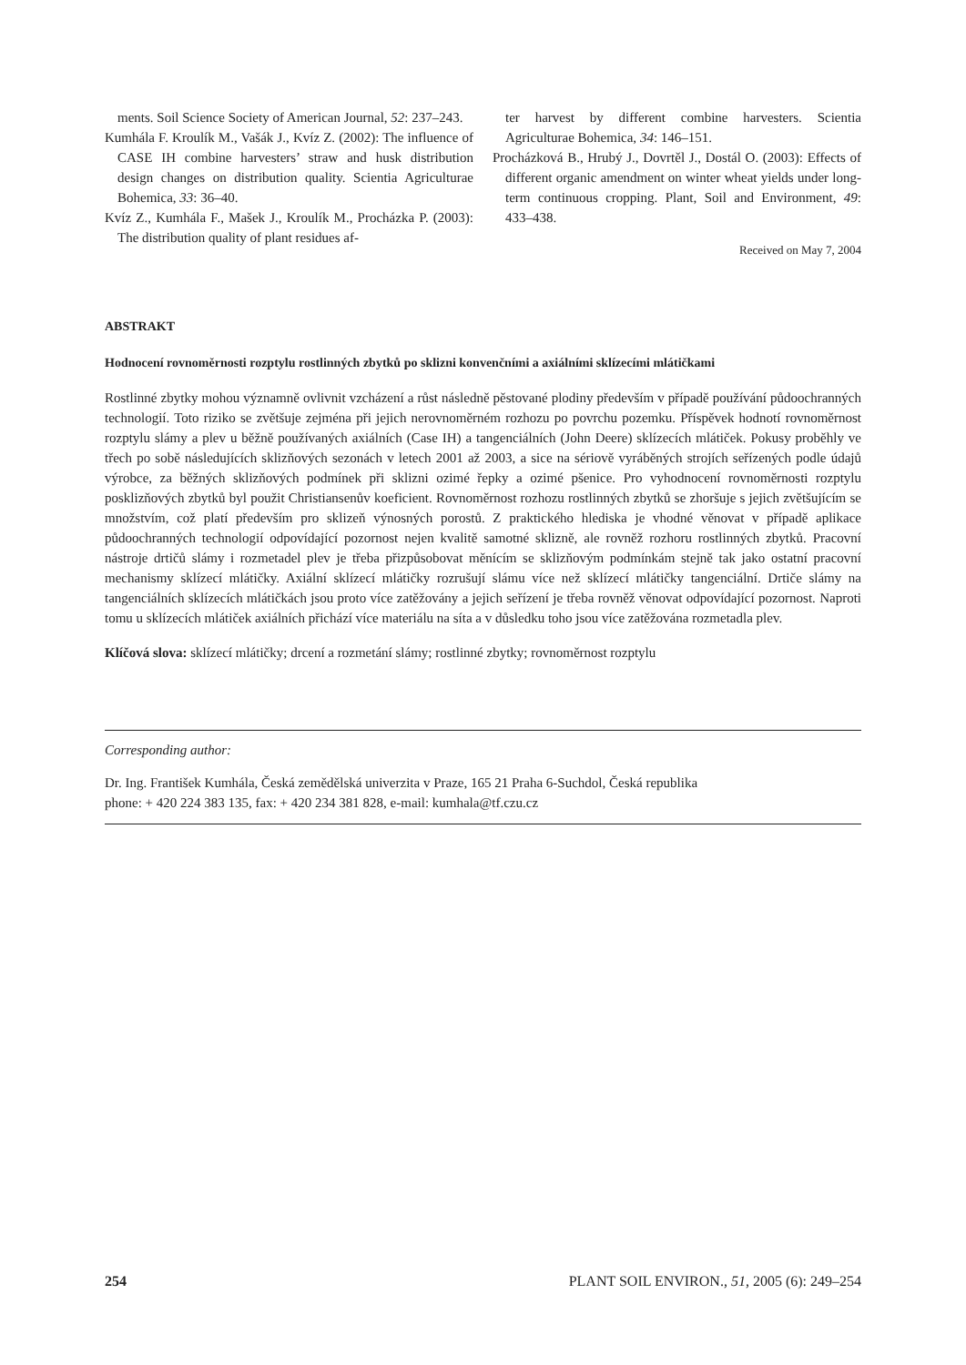ments. Soil Science Society of American Journal, 52: 237–243.
Kumhála F. Kroulík M., Vašák J., Kvíz Z. (2002): The influence of CASE IH combine harvesters’ straw and husk distribution design changes on distribution quality. Scientia Agriculturae Bohemica, 33: 36–40.
Kvíz Z., Kumhála F., Mašek J., Kroulík M., Procházka P. (2003): The distribution quality of plant residues af-
ter harvest by different combine harvesters. Scientia Agriculturae Bohemica, 34: 146–151.
Procházková B., Hrubý J., Dovrtěl J., Dostál O. (2003): Effects of different organic amendment on winter wheat yields under long-term continuous cropping. Plant, Soil and Environment, 49: 433–438.
Received on May 7, 2004
ABSTRAKT
Hodnocení rovnoměrnosti rozptylu rostlinných zbytků po sklizni konvenčními a axiálními sklízecími mlátičkami
Rostlinné zbytky mohou významně ovlivnit vzcházení a růst následně pěstované plodiny především v případě používání půdoochranných technologií. Toto riziko se zvětšuje zejména při jejich nerovnoměrném rozhozu po povrchu pozemku. Příspěvek hodnotí rovnoměrnost rozptylu slámy a plev u běžně používaných axiálních (Case IH) a tangenciálních (John Deere) sklízecích mlátiček. Pokusy proběhly ve třech po sobě následujících sklizňových sezonách v letech 2001 až 2003, a sice na sériově vyráběných strojích seřízených podle údajů výrobce, za běžných sklizňových podmínek při sklizni ozimé řepky a ozimé pšenice. Pro vyhodnocení rovnoměrnosti rozptylu posklizňových zbytků byl použit Christiansenův koeficient. Rovnoměrnost rozhozu rostlinných zbytků se zhoršuje s jejich zvětšujícím se množstvím, což platí především pro sklizeň výnosných porostů. Z praktického hlediska je vhodné věnovat v případě aplikace půdoochranných technologií odpovídající pozornost nejen kvalitě samotné sklizně, ale rovněž rozhoru rostlinných zbytků. Pracovní nástroje drtičů slámy i rozmetadel plev je třeba přizpůsobovat měnícím se sklizňovým podmínkám stejně tak jako ostatní pracovní mechanismy sklízecí mlátičky. Axiální sklízecí mlátičky rozrušují slámu více než sklízecí mlátičky tangenciální. Drtiče slámy na tangenciálních sklízecích mlátičkách jsou proto více zatěžovány a jejich seřízení je třeba rovněž věnovat odpovídající pozornost. Naproti tomu u sklízecích mlátiček axiálních přichází více materiálu na síta a v důsledku toho jsou více zatěžována rozmetadla plev.
Klíčová slova: sklízecí mlátičky; drcení a rozmetání slámy; rostlinné zbytky; rovnoměrnost rozptylu
Corresponding author:
Dr. Ing. František Kumhála, Česká zemědělská univerzita v Praze, 165 21 Praha 6-Suchdol, Česká republika
phone: + 420 224 383 135, fax: + 420 234 381 828, e-mail: kumhala@tf.czu.cz
254 PLANT SOIL ENVIRON., 51, 2005 (6): 249–254